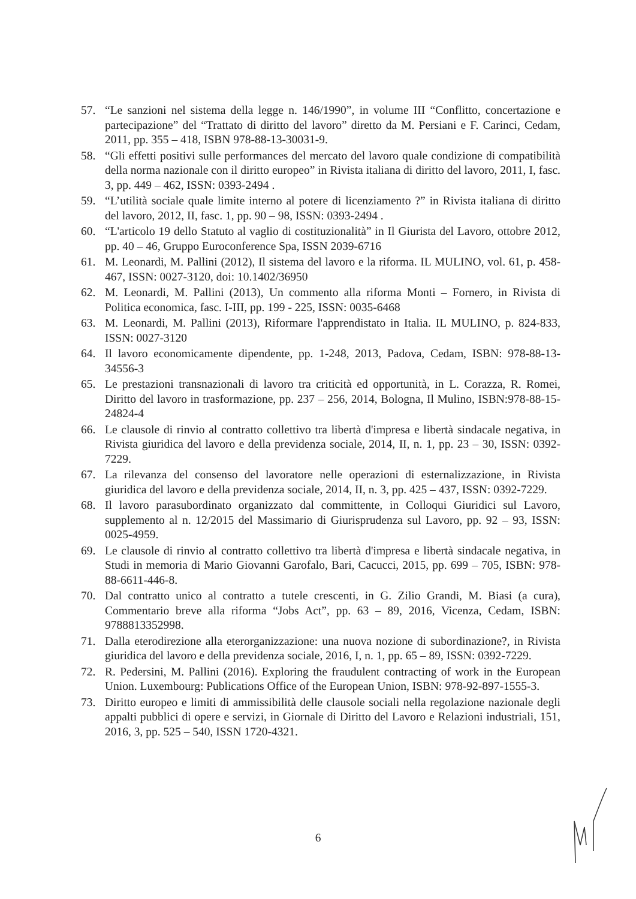57. “Le sanzioni nel sistema della legge n. 146/1990”, in volume III “Conflitto, concertazione e partecipazione” del “Trattato di diritto del lavoro” diretto da M. Persiani e F. Carinci, Cedam, 2011, pp. 355 – 418, ISBN 978-88-13-30031-9.
58. “Gli effetti positivi sulle performances del mercato del lavoro quale condizione di compatibilità della norma nazionale con il diritto europeo” in Rivista italiana di diritto del lavoro, 2011, I, fasc. 3, pp. 449 – 462, ISSN: 0393-2494 .
59. “L’utilità sociale quale limite interno al potere di licenziamento ?” in Rivista italiana di diritto del lavoro, 2012, II, fasc. 1, pp. 90 – 98, ISSN: 0393-2494 .
60. “L'articolo 19 dello Statuto al vaglio di costituzionalità” in Il Giurista del Lavoro, ottobre 2012, pp. 40 – 46, Gruppo Euroconference Spa, ISSN 2039-6716
61. M. Leonardi, M. Pallini (2012), Il sistema del lavoro e la riforma. IL MULINO, vol. 61, p. 458-467, ISSN: 0027-3120, doi: 10.1402/36950
62. M. Leonardi, M. Pallini (2013), Un commento alla riforma Monti – Fornero, in Rivista di Politica economica, fasc. I-III, pp. 199 - 225, ISSN: 0035-6468
63. M. Leonardi, M. Pallini (2013), Riformare l'apprendistato in Italia. IL MULINO, p. 824-833, ISSN: 0027-3120
64. Il lavoro economicamente dipendente, pp. 1-248, 2013, Padova, Cedam, ISBN: 978-88-13-34556-3
65. Le prestazioni transnazionali di lavoro tra criticità ed opportunità, in L. Corazza, R. Romei, Diritto del lavoro in trasformazione, pp. 237 – 256, 2014, Bologna, Il Mulino, ISBN:978-88-15-24824-4
66. Le clausole di rinvio al contratto collettivo tra libertà d'impresa e libertà sindacale negativa, in Rivista giuridica del lavoro e della previdenza sociale, 2014, II, n. 1, pp. 23 – 30, ISSN: 0392-7229.
67. La rilevanza del consenso del lavoratore nelle operazioni di esternalizzazione, in Rivista giuridica del lavoro e della previdenza sociale, 2014, II, n. 3, pp. 425 – 437, ISSN: 0392-7229.
68. Il lavoro parasubordinato organizzato dal committente, in Colloqui Giuridici sul Lavoro, supplemento al n. 12/2015 del Massimario di Giurisprudenza sul Lavoro, pp. 92 – 93, ISSN: 0025-4959.
69. Le clausole di rinvio al contratto collettivo tra libertà d'impresa e libertà sindacale negativa, in Studi in memoria di Mario Giovanni Garofalo, Bari, Cacucci, 2015, pp. 699 – 705, ISBN: 978-88-6611-446-8.
70. Dal contratto unico al contratto a tutele crescenti, in G. Zilio Grandi, M. Biasi (a cura), Commentario breve alla riforma “Jobs Act”, pp. 63 – 89, 2016, Vicenza, Cedam, ISBN: 9788813352998.
71. Dalla eterodirezione alla eterorganizzazione: una nuova nozione di subordinazione?, in Rivista giuridica del lavoro e della previdenza sociale, 2016, I, n. 1, pp. 65 – 89, ISSN: 0392-7229.
72. R. Pedersini, M. Pallini (2016). Exploring the fraudulent contracting of work in the European Union. Luxembourg: Publications Office of the European Union, ISBN: 978-92-897-1555-3.
73. Diritto europeo e limiti di ammissibilità delle clausole sociali nella regolazione nazionale degli appalti pubblici di opere e servizi, in Giornale di Diritto del Lavoro e Relazioni industriali, 151, 2016, 3, pp. 525 – 540, ISSN 1720-4321.
6